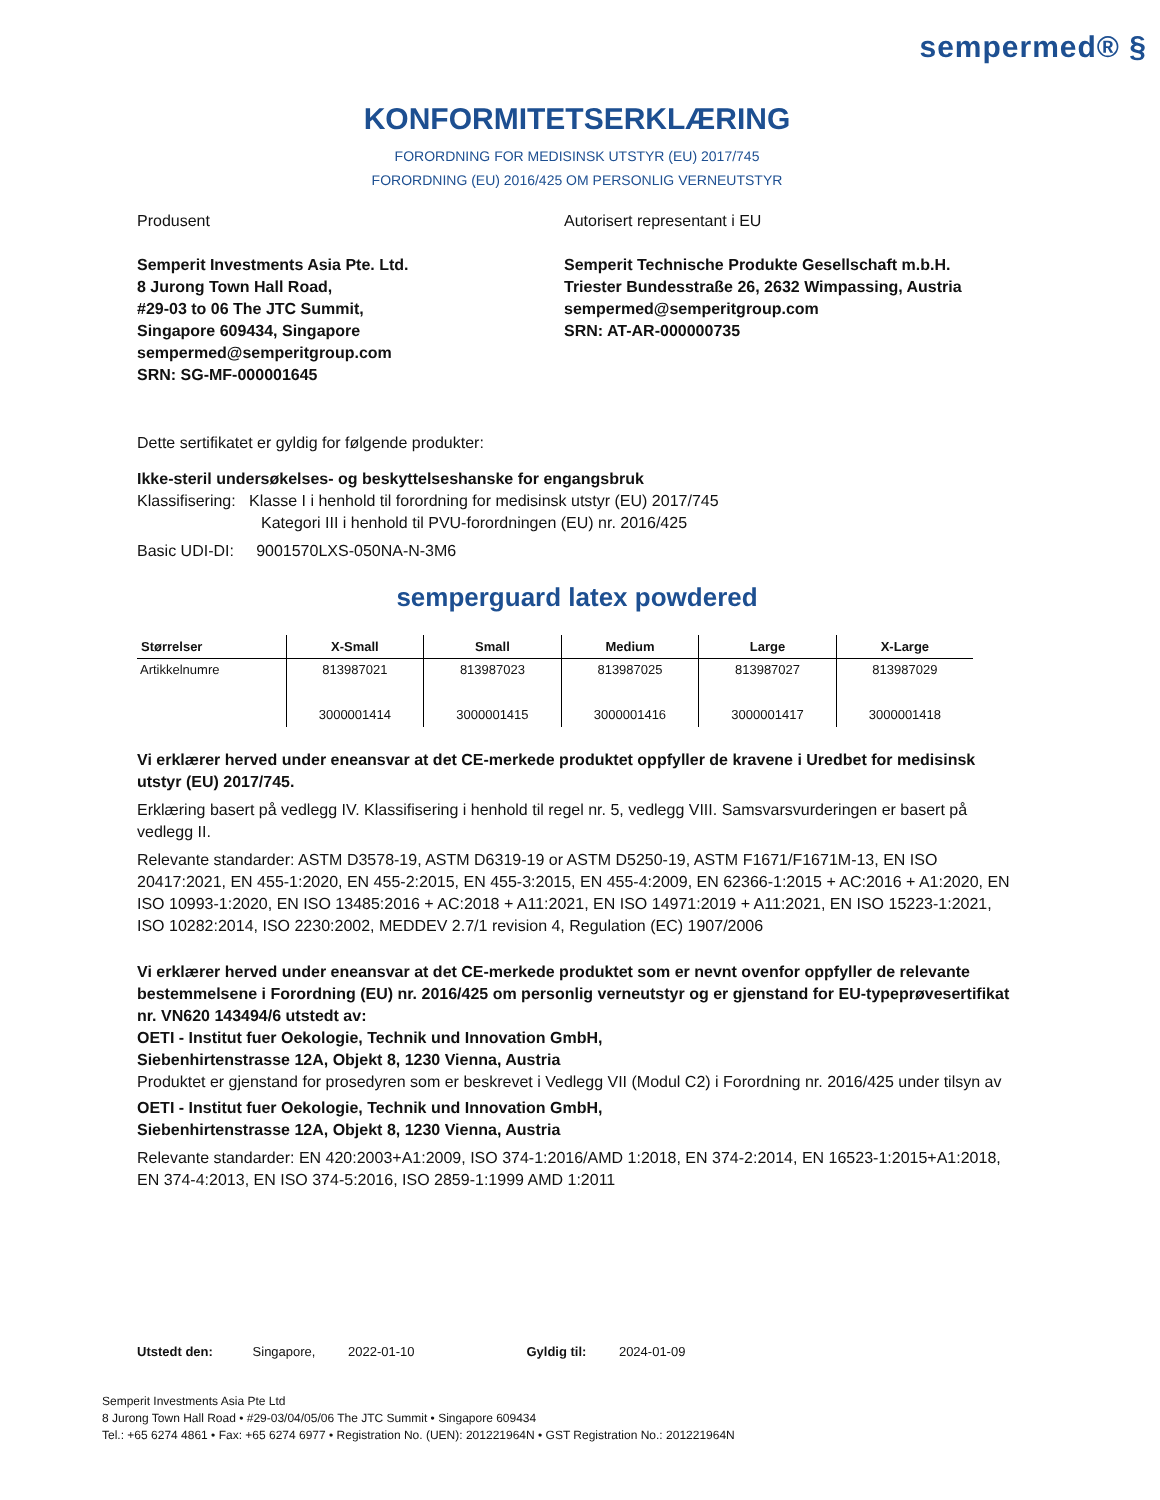sempermed® §
KONFORMITETSERKLÆRING
FORORDNING FOR MEDISINSK UTSTYR (EU) 2017/745
FORORDNING (EU) 2016/425 OM PERSONLIG VERNEUTSTYR
Produsent
Semperit Investments Asia Pte. Ltd.
8 Jurong Town Hall Road,
#29-03 to 06 The JTC Summit,
Singapore 609434, Singapore
sempermed@semperitgroup.com
SRN: SG-MF-000001645
Autorisert representant i EU
Semperit Technische Produkte Gesellschaft m.b.H.
Triester Bundesstraße 26, 2632 Wimpassing, Austria
sempermed@semperitgroup.com
SRN: AT-AR-000000735
Dette sertifikatet er gyldig for følgende produkter:
Ikke-steril undersøkelses- og beskyttelseshanske for engangsbruk
Klassifisering: Klasse I i henhold til forordning for medisinsk utstyr (EU) 2017/745
Kategori III i henhold til PVU-forordningen (EU) nr. 2016/425
Basic UDI-DI: 9001570LXS-050NA-N-3M6
semperguard latex powdered
| Størrelser | X-Small | Small | Medium | Large | X-Large |
| --- | --- | --- | --- | --- | --- |
| Artikkelnumre | 813987021 3000001414 | 813987023 3000001415 | 813987025 3000001416 | 813987027 3000001417 | 813987029 3000001418 |
Vi erklærer herved under eneansvar at det CE-merkede produktet oppfyller de kravene i Uredbet for medisinsk utstyr (EU) 2017/745.
Erklæring basert på vedlegg IV. Klassifisering i henhold til regel nr. 5, vedlegg VIII. Samsvarsvurderingen er basert på vedlegg II.
Relevante standarder: ASTM D3578-19, ASTM D6319-19 or ASTM D5250-19, ASTM F1671/F1671M-13, EN ISO 20417:2021, EN 455-1:2020, EN 455-2:2015, EN 455-3:2015, EN 455-4:2009, EN 62366-1:2015 + AC:2016 + A1:2020, EN ISO 10993-1:2020, EN ISO 13485:2016 + AC:2018 + A11:2021, EN ISO 14971:2019 + A11:2021, EN ISO 15223-1:2021, ISO 10282:2014, ISO 2230:2002, MEDDEV 2.7/1 revision 4, Regulation (EC) 1907/2006
Vi erklærer herved under eneansvar at det CE-merkede produktet som er nevnt ovenfor oppfyller de relevante bestemmelsene i Forordning (EU) nr. 2016/425 om personlig verneutstyr og er gjenstand for EU-typeprøvesertifikat nr. VN620 143494/6 utstedt av:
OETI - Institut fuer Oekologie, Technik und Innovation GmbH,
Siebenhirtenstrasse 12A, Objekt 8, 1230 Vienna, Austria
Produktet er gjenstand for prosedyren som er beskrevet i Vedlegg VII (Modul C2) i Forordning nr. 2016/425 under tilsyn av
OETI - Institut fuer Oekologie, Technik und Innovation GmbH,
Siebenhirtenstrasse 12A, Objekt 8, 1230 Vienna, Austria
Relevante standarder: EN 420:2003+A1:2009, ISO 374-1:2016/AMD 1:2018, EN 374-2:2014, EN 16523-1:2015+A1:2018, EN 374-4:2013, EN ISO 374-5:2016, ISO 2859-1:1999 AMD 1:2011
Utstedt den: Singapore, 2022-01-10 Gyldig til: 2024-01-09
Semperit Investments Asia Pte Ltd
8 Jurong Town Hall Road • #29-03/04/05/06 The JTC Summit • Singapore 609434
Tel.: +65 6274 4861 • Fax: +65 6274 6977 • Registration No. (UEN): 201221964N • GST Registration No.: 201221964N